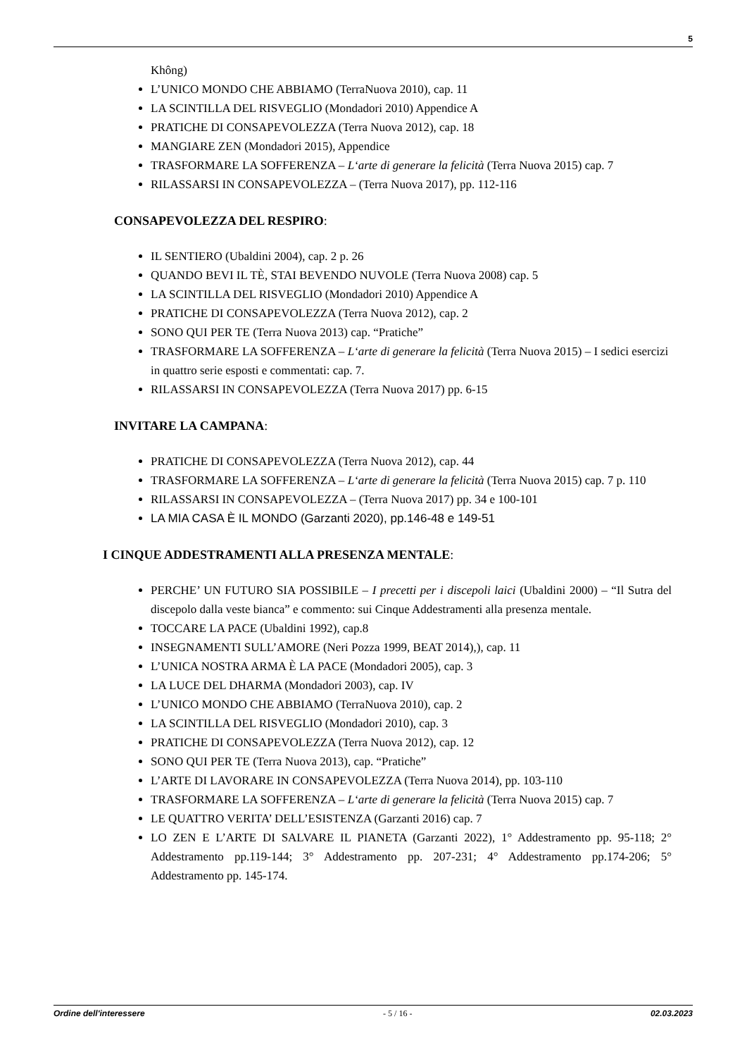5
Không)
L’UNICO MONDO CHE ABBIAMO (TerraNuova 2010), cap. 11
LA SCINTILLA DEL RISVEGLIO (Mondadori 2010) Appendice A
PRATICHE DI CONSAPEVOLEZZA (Terra Nuova 2012), cap. 18
MANGIARE ZEN (Mondadori 2015), Appendice
TRASFORMARE LA SOFFERENZA – L‘arte di generare la felicità (Terra Nuova 2015) cap. 7
RILASSARSI IN CONSAPEVOLEZZA – (Terra Nuova 2017), pp. 112-116
CONSAPEVOLEZZA DEL RESPIRO:
IL SENTIERO (Ubaldini 2004), cap. 2 p. 26
QUANDO BEVI IL TÈ, STAI BEVENDO NUVOLE (Terra Nuova 2008) cap. 5
LA SCINTILLA DEL RISVEGLIO (Mondadori 2010) Appendice A
PRATICHE DI CONSAPEVOLEZZA (Terra Nuova 2012), cap. 2
SONO QUI PER TE (Terra Nuova 2013) cap. “Pratiche”
TRASFORMARE LA SOFFERENZA – L‘arte di generare la felicità (Terra Nuova 2015) – I sedici esercizi in quattro serie esposti e commentati: cap. 7.
RILASSARSI IN CONSAPEVOLEZZA (Terra Nuova 2017) pp. 6-15
INVITARE LA CAMPANA:
PRATICHE DI CONSAPEVOLEZZA (Terra Nuova 2012), cap. 44
TRASFORMARE LA SOFFERENZA – L‘arte di generare la felicità (Terra Nuova 2015) cap. 7 p. 110
RILASSARSI IN CONSAPEVOLEZZA – (Terra Nuova 2017) pp. 34 e 100-101
LA MIA CASA È IL MONDO (Garzanti 2020), pp.146-48 e 149-51
I CINQUE ADDESTRAMENTI ALLA PRESENZA MENTALE:
PERCHE’ UN FUTURO SIA POSSIBILE – I precetti per i discepoli laici (Ubaldini 2000) – “Il Sutra del discepolo dalla veste bianca” e commento: sui Cinque Addestramenti alla presenza mentale.
TOCCARE LA PACE (Ubaldini 1992), cap.8
INSEGNAMENTI SULL’AMORE (Neri Pozza 1999, BEAT 2014),), cap. 11
L’UNICA NOSTRA ARMA È LA PACE (Mondadori 2005), cap. 3
LA LUCE DEL DHARMA (Mondadori 2003), cap. IV
L’UNICO MONDO CHE ABBIAMO (TerraNuova 2010), cap. 2
LA SCINTILLA DEL RISVEGLIO (Mondadori 2010), cap. 3
PRATICHE DI CONSAPEVOLEZZA (Terra Nuova 2012), cap. 12
SONO QUI PER TE (Terra Nuova 2013), cap. “Pratiche”
L’ARTE DI LAVORARE IN CONSAPEVOLEZZA (Terra Nuova 2014), pp. 103-110
TRASFORMARE LA SOFFERENZA – L‘arte di generare la felicità (Terra Nuova 2015) cap. 7
LE QUATTRO VERITA’ DELL’ESISTENZA (Garzanti 2016) cap. 7
LO ZEN E L’ARTE DI SALVARE IL PIANETA (Garzanti 2022), 1° Addestramento pp. 95-118; 2° Addestramento pp.119-144; 3° Addestramento pp. 207-231; 4° Addestramento pp.174-206; 5° Addestramento pp. 145-174.
Ordine dell'interessere - 5 / 16 - 02.03.2023